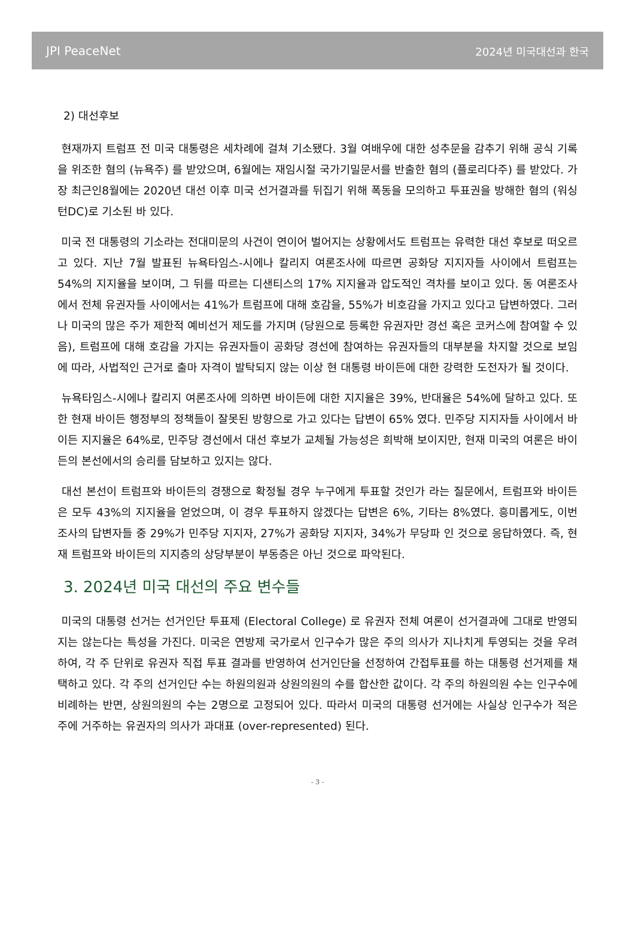JPI PeaceNet 2024년 미국대선과 한국
2) 대선후보
현재까지 트럼프 전 미국 대통령은 세차례에 걸쳐 기소됐다. 3월 여배우에 대한 성추문을 감추기 위해 공식 기록을 위조한 혐의 (뉴욕주) 를 받았으며, 6월에는 재임시절 국가기밀문서를 반출한 혐의 (플로리다주) 를 받았다. 가장 최근인8월에는 2020년 대선 이후 미국 선거결과를 뒤집기 위해 폭동을 모의하고 투표권을 방해한 혐의 (워싱턴DC)로 기소된 바 있다.
미국 전 대통령의 기소라는 전대미문의 사건이 연이어 벌어지는 상황에서도 트럼프는 유력한 대선 후보로 떠오르고 있다. 지난 7월 발표된 뉴욕타임스-시에나 칼리지 여론조사에 따르면 공화당 지지자들 사이에서 트럼프는 54%의 지지율을 보이며, 그 뒤를 따르는 디샌티스의 17% 지지율과 압도적인 격차를 보이고 있다. 동 여론조사에서 전체 유권자들 사이에서는 41%가 트럼프에 대해 호감을, 55%가 비호감을 가지고 있다고 답변하였다. 그러나 미국의 많은 주가 제한적 예비선거 제도를 가지며 (당원으로 등록한 유권자만 경선 혹은 코커스에 참여할 수 있음), 트럼프에 대해 호감을 가지는 유권자들이 공화당 경선에 참여하는 유권자들의 대부분을 차지할 것으로 보임에 따라, 사법적인 근거로 출마 자격이 발탁되지 않는 이상 현 대통령 바이든에 대한 강력한 도전자가 될 것이다.
뉴욕타임스-시에나 칼리지 여론조사에 의하면 바이든에 대한 지지율은 39%, 반대율은 54%에 달하고 있다. 또한 현재 바이든 행정부의 정책들이 잘못된 방향으로 가고 있다는 답변이 65% 였다. 민주당 지지자들 사이에서 바이든 지지율은 64%로, 민주당 경선에서 대선 후보가 교체될 가능성은 희박해 보이지만, 현재 미국의 여론은 바이든의 본선에서의 승리를 담보하고 있지는 않다.
대선 본선이 트럼프와 바이든의 경쟁으로 확정될 경우 누구에게 투표할 것인가 라는 질문에서, 트럼프와 바이든은 모두 43%의 지지율을 얻었으며, 이 경우 투표하지 않겠다는 답변은 6%, 기타는 8%였다. 흥미롭게도, 이번 조사의 답변자들 중 29%가 민주당 지지자, 27%가 공화당 지지자, 34%가 무당파 인 것으로 응답하였다. 즉, 현재 트럼프와 바이든의 지지층의 상당부분이 부동층은 아닌 것으로 파악된다.
3. 2024년 미국 대선의 주요 변수들
미국의 대통령 선거는 선거인단 투표제 (Electoral College) 로 유권자 전체 여론이 선거결과에 그대로 반영되지는 않는다는 특성을 가진다. 미국은 연방제 국가로서 인구수가 많은 주의 의사가 지나치게 투영되는 것을 우려하여, 각 주 단위로 유권자 직접 투표 결과를 반영하여 선거인단을 선정하여 간접투표를 하는 대통령 선거제를 채택하고 있다. 각 주의 선거인단 수는 하원의원과 상원의원의 수를 합산한 값이다. 각 주의 하원의원 수는 인구수에 비례하는 반면, 상원의원의 수는 2명으로 고정되어 있다. 따라서 미국의 대통령 선거에는 사실상 인구수가 적은 주에 거주하는 유권자의 의사가 과대표 (over-represented) 된다.
- 3 -